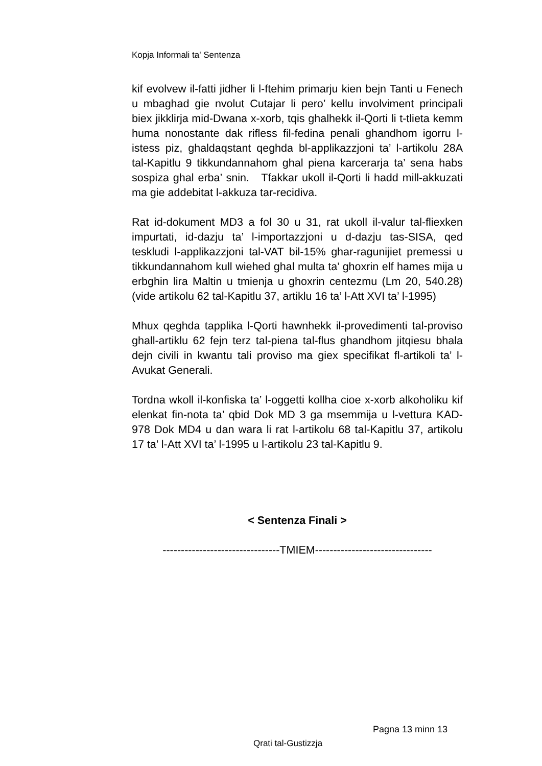Kopja Informali ta' Sentenza
kif evolvew il-fatti jidher li l-ftehim primarju kien bejn Tanti u Fenech u mbaghad gie nvolut Cutajar li pero’ kellu involviment principali biex jikklirja mid-Dwana x-xorb, tqis ghalhekk il-Qorti li t-tlieta kemm huma nonostante dak rifless fil-fedina penali ghandhom igorru l-istess piz, ghaldaqstant qeghda bl-applikazzjoni ta’ l-artikolu 28A tal-Kapitlu 9 tikkundannahom ghal piena karcerarja ta’ sena habs sospiza ghal erba’ snin. Tfakkar ukoll il-Qorti li hadd mill-akkuzati ma gie addebitat l-akkuza tar-recidiva.
Rat id-dokument MD3 a fol 30 u 31, rat ukoll il-valur tal-fliexken impurtati, id-dazju ta’ l-importazzjoni u d-dazju tas-SISA, qed teskludi l-applikazzjoni tal-VAT bil-15% ghar-ragunijiet premessi u tikkundannahom kull wiehed ghal multa ta’ ghoxrin elf hames mija u erbghin lira Maltin u tmienja u ghoxrin centezmu (Lm 20, 540.28) (vide artikolu 62 tal-Kapitlu 37, artiklu 16 ta’ l-Att XVI ta’ l-1995)
Mhux qeghda tapplika l-Qorti hawnhekk il-provedimenti tal-proviso ghall-artiklu 62 fejn terz tal-piena tal-flus ghandhom jitqiesu bhala dejn civili in kwantu tali proviso ma giex specifikat fl-artikoli ta’ l-Avukat Generali.
Tordna wkoll il-konfiska ta’ l-oggetti kollha cioe x-xorb alkoholiku kif elenkat fin-nota ta’ qbid Dok MD 3 ga msemmija u l-vettura KAD-978 Dok MD4 u dan wara li rat l-artikolu 68 tal-Kapitlu 37, artikolu 17 ta’ l-Att XVI ta’ l-1995 u l-artikolu 23 tal-Kapitlu 9.
< Sentenza Finali >
--------------------------------TMIEM--------------------------------
Pagna 13 minn 13
Qrati tal-Gustizzja